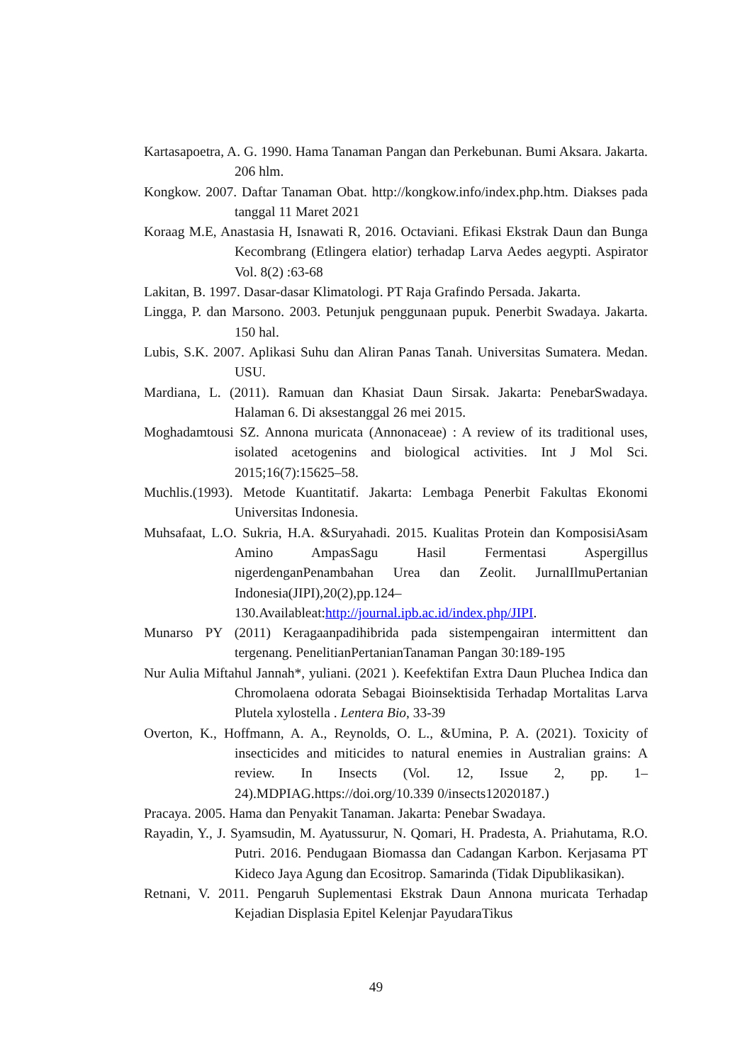Kartasapoetra, A. G. 1990. Hama Tanaman Pangan dan Perkebunan. Bumi Aksara. Jakarta. 206 hlm.
Kongkow. 2007. Daftar Tanaman Obat. http://kongkow.info/index.php.htm. Diakses pada tanggal 11 Maret 2021
Koraag M.E, Anastasia H, Isnawati R, 2016. Octaviani. Efikasi Ekstrak Daun dan Bunga Kecombrang (Etlingera elatior) terhadap Larva Aedes aegypti. Aspirator Vol. 8(2) :63-68
Lakitan, B. 1997. Dasar-dasar Klimatologi. PT Raja Grafindo Persada. Jakarta.
Lingga, P. dan Marsono. 2003. Petunjuk penggunaan pupuk. Penerbit Swadaya. Jakarta. 150 hal.
Lubis, S.K. 2007. Aplikasi Suhu dan Aliran Panas Tanah. Universitas Sumatera. Medan. USU.
Mardiana, L. (2011). Ramuan dan Khasiat Daun Sirsak. Jakarta: PenebarSwadaya. Halaman 6. Di aksestanggal 26 mei 2015.
Moghadamtousi SZ. Annona muricata (Annonaceae) : A review of its traditional uses, isolated acetogenins and biological activities. Int J Mol Sci. 2015;16(7):15625–58.
Muchlis.(1993). Metode Kuantitatif. Jakarta: Lembaga Penerbit Fakultas Ekonomi Universitas Indonesia.
Muhsafaat, L.O. Sukria, H.A. &Suryahadi. 2015. Kualitas Protein dan KomposisiAsam Amino AmpasSagu Hasil Fermentasi Aspergillus nigerdenganPenambahan Urea dan Zeolit. JurnalIlmuPertanian Indonesia(JIPI),20(2),pp.124– 130.Availableat:http://journal.ipb.ac.id/index.php/JIPI.
Munarso PY (2011) Keragaanpadihibrida pada sistempengairan intermittent dan tergenang. PenelitianPertanianTanaman Pangan 30:189-195
Nur Aulia Miftahul Jannah*, yuliani. (2021 ). Keefektifan Extra Daun Pluchea Indica dan Chromolaena odorata Sebagai Bioinsektisida Terhadap Mortalitas Larva Plutela xylostella . Lentera Bio, 33-39
Overton, K., Hoffmann, A. A., Reynolds, O. L., &Umina, P. A. (2021). Toxicity of insecticides and miticides to natural enemies in Australian grains: A review. In Insects (Vol. 12, Issue 2, pp. 1– 24).MDPIAG.https://doi.org/10.339 0/insects12020187.)
Pracaya. 2005. Hama dan Penyakit Tanaman. Jakarta: Penebar Swadaya.
Rayadin, Y., J. Syamsudin, M. Ayatussurur, N. Qomari, H. Pradesta, A. Priahutama, R.O. Putri. 2016. Pendugaan Biomassa dan Cadangan Karbon. Kerjasama PT Kideco Jaya Agung dan Ecositrop. Samarinda (Tidak Dipublikasikan).
Retnani, V. 2011. Pengaruh Suplementasi Ekstrak Daun Annona muricata Terhadap Kejadian Displasia Epitel Kelenjar PayudaraTikus
49